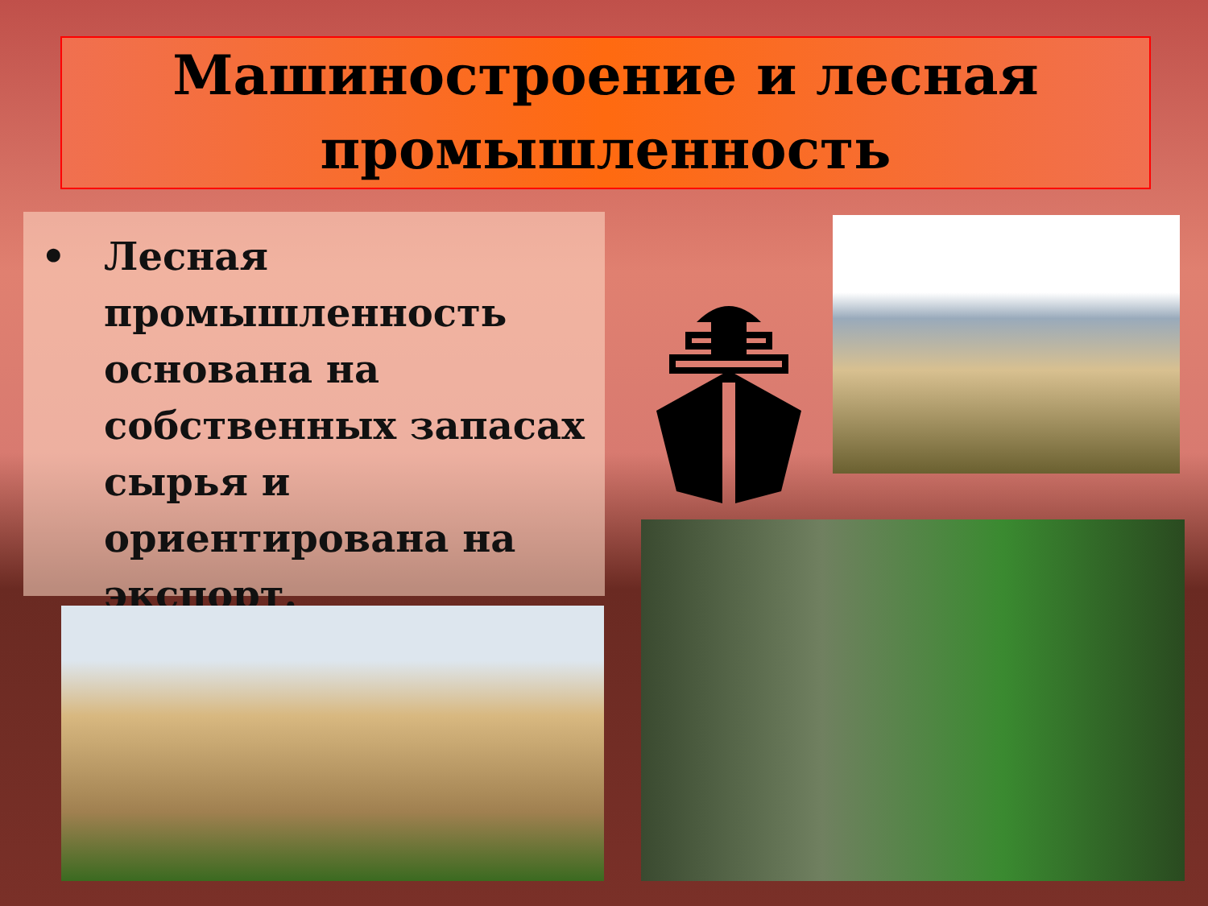Машиностроение и лесная промышленность
• Лесная промышленность основана на собственных запасах сырья и ориентирована на экспорт.